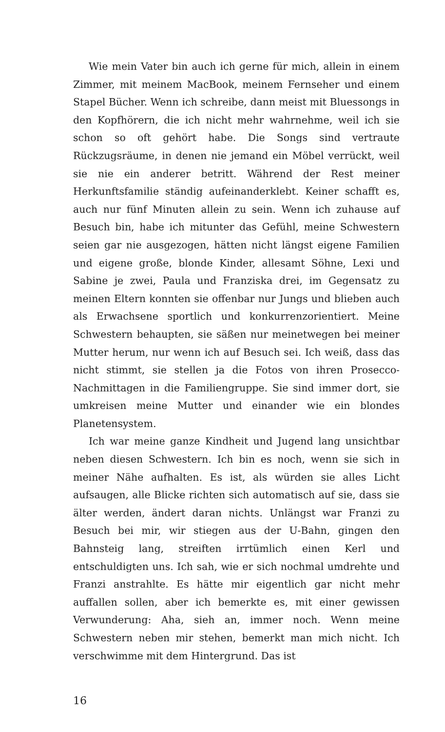Wie mein Vater bin auch ich gerne für mich, allein in einem Zimmer, mit meinem MacBook, meinem Fernseher und einem Stapel Bücher. Wenn ich schreibe, dann meist mit Bluessongs in den Kopfhörern, die ich nicht mehr wahrnehme, weil ich sie schon so oft gehört habe. Die Songs sind vertraute Rückzugsräume, in denen nie jemand ein Möbel verrückt, weil sie nie ein anderer betritt. Während der Rest meiner Herkunftsfamilie ständig aufeinanderklebt. Keiner schafft es, auch nur fünf Minuten allein zu sein. Wenn ich zuhause auf Besuch bin, habe ich mitunter das Gefühl, meine Schwestern seien gar nie ausgezogen, hätten nicht längst eigene Familien und eigene große, blonde Kinder, allesamt Söhne, Lexi und Sabine je zwei, Paula und Franziska drei, im Gegensatz zu meinen Eltern konnten sie offenbar nur Jungs und blieben auch als Erwachsene sportlich und konkurrenzorientiert. Meine Schwestern behaupten, sie säßen nur meinetwegen bei meiner Mutter herum, nur wenn ich auf Besuch sei. Ich weiß, dass das nicht stimmt, sie stellen ja die Fotos von ihren Prosecco-Nachmittagen in die Familiengruppe. Sie sind immer dort, sie umkreisen meine Mutter und einander wie ein blondes Planetensystem.
Ich war meine ganze Kindheit und Jugend lang unsichtbar neben diesen Schwestern. Ich bin es noch, wenn sie sich in meiner Nähe aufhalten. Es ist, als würden sie alles Licht aufsaugen, alle Blicke richten sich automatisch auf sie, dass sie älter werden, ändert daran nichts. Unlängst war Franzi zu Besuch bei mir, wir stiegen aus der U-Bahn, gingen den Bahnsteig lang, streiften irrtümlich einen Kerl und entschuldigten uns. Ich sah, wie er sich nochmal umdrehte und Franzi anstrahlte. Es hätte mir eigentlich gar nicht mehr auffallen sollen, aber ich bemerkte es, mit einer gewissen Verwunderung: Aha, sieh an, immer noch. Wenn meine Schwestern neben mir stehen, bemerkt man mich nicht. Ich verschwimme mit dem Hintergrund. Das ist
16